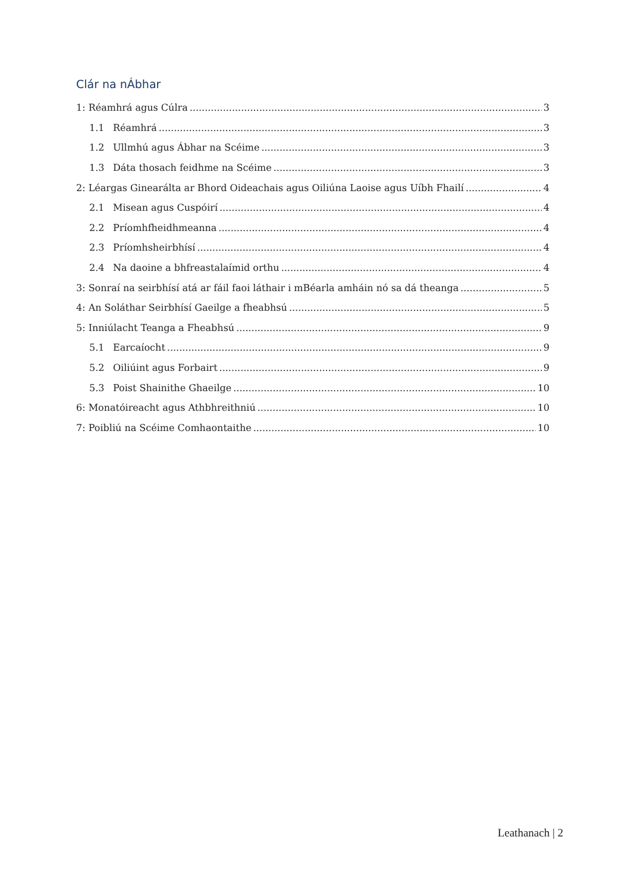Clár na nÁbhar
1: Réamhrá agus Cúlra 3
1.1 Réamhrá 3
1.2 Ullmhú agus Ábhar na Scéime 3
1.3 Dáta thosach feidhme na Scéime 3
2: Léargas Ginearálta ar Bhord Oideachais agus Oiliúna Laoise agus Uíbh Fhailí 4
2.1 Misean agus Cuspóirí 4
2.2 Príomhfheidhmeanna 4
2.3 Príomhsheirbhísí 4
2.4 Na daoine a bhfreastalaímid orthu 4
3: Sonraí na seirbhísí atá ar fáil faoi láthair i mBéarla amháin nó sa dá theanga 5
4: An Soláthar Seirbhísí Gaeilge a fheabhsú 5
5: Inniúlacht Teanga a Fheabhsú 9
5.1 Earcaíocht 9
5.2 Oiliúint agus Forbairt 9
5.3 Poist Shainithe Ghaeilge 10
6: Monatóireacht agus Athbhreithniú 10
7: Poibliú na Scéime Comhaontaithe 10
Leathanach | 2